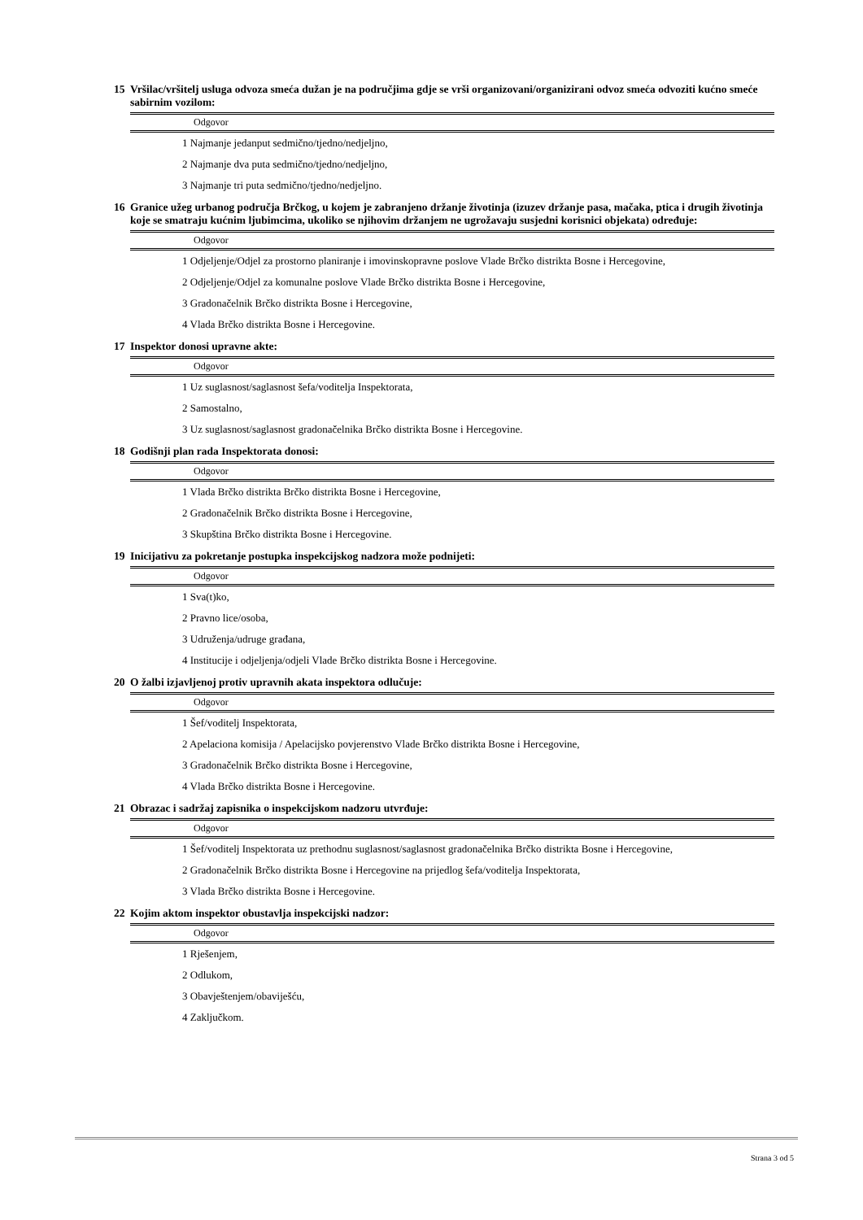15 Vršilac/vršitelj usluga odvoza smeća dužan je na područjima gdje se vrši organizovani/organizirani odvoz smeća odvoziti kućno smeće sabirnim vozilom:
Odgovor
1 Najmanje jedanput sedmično/tjedno/nedjeljno,
2 Najmanje dva puta sedmično/tjedno/nedjeljno,
3 Najmanje tri puta sedmično/tjedno/nedjeljno.
16 Granice užeg urbanog područja Brčkog, u kojem je zabranjeno držanje životinja (izuzev držanje pasa, mačaka, ptica i drugih životinja koje se smatraju kućnim ljubimcima, ukoliko se njihovim držanjem ne ugrožavaju susjedni korisnici objekata) određuje:
Odgovor
1 Odjeljenje/Odjel za prostorno planiranje i imovinskopravne poslove Vlade Brčko distrikta Bosne i Hercegovine,
2 Odjeljenje/Odjel za komunalne poslove Vlade Brčko distrikta Bosne i Hercegovine,
3 Gradonačelnik Brčko distrikta Bosne i Hercegovine,
4 Vlada Brčko distrikta Bosne i Hercegovine.
17 Inspektor donosi upravne akte:
Odgovor
1 Uz suglasnost/saglasnost šefa/voditelja Inspektorata,
2 Samostalno,
3 Uz suglasnost/saglasnost gradonačelnika Brčko distrikta Bosne i Hercegovine.
18 Godišnji plan rada Inspektorata donosi:
Odgovor
1 Vlada Brčko distrikta Brčko distrikta Bosne i Hercegovine,
2 Gradonačelnik Brčko distrikta Bosne i Hercegovine,
3 Skupština Brčko distrikta Bosne i Hercegovine.
19 Inicijativu za pokretanje postupka inspekcijskog nadzora može podnijeti:
Odgovor
1 Sva(t)ko,
2 Pravno lice/osoba,
3 Udruženja/udruge građana,
4 Institucije i odjeljenja/odjeli Vlade Brčko distrikta Bosne i Hercegovine.
20 O žalbi izjavljenoj protiv upravnih akata inspektora odlučuje:
Odgovor
1 Šef/voditelj Inspektorata,
2 Apelaciona komisija / Apelacijsko povjerenstvo Vlade Brčko distrikta Bosne i Hercegovine,
3 Gradonačelnik Brčko distrikta Bosne i Hercegovine,
4 Vlada Brčko distrikta Bosne i Hercegovine.
21 Obrazac i sadržaj zapisnika o inspekcijskom nadzoru utvrđuje:
Odgovor
1 Šef/voditelj Inspektorata uz prethodnu suglasnost/saglasnost gradonačelnika Brčko distrikta Bosne i Hercegovine,
2 Gradonačelnik Brčko distrikta Bosne i Hercegovine na prijedlog šefa/voditelja Inspektorata,
3 Vlada Brčko distrikta Bosne i Hercegovine.
22 Kojim aktom inspektor obustavlja inspekcijski nadzor:
Odgovor
1 Rješenjem,
2 Odlukom,
3 Obavještenjem/obaviješću,
4 Zaključkom.
Strana 3 od 5